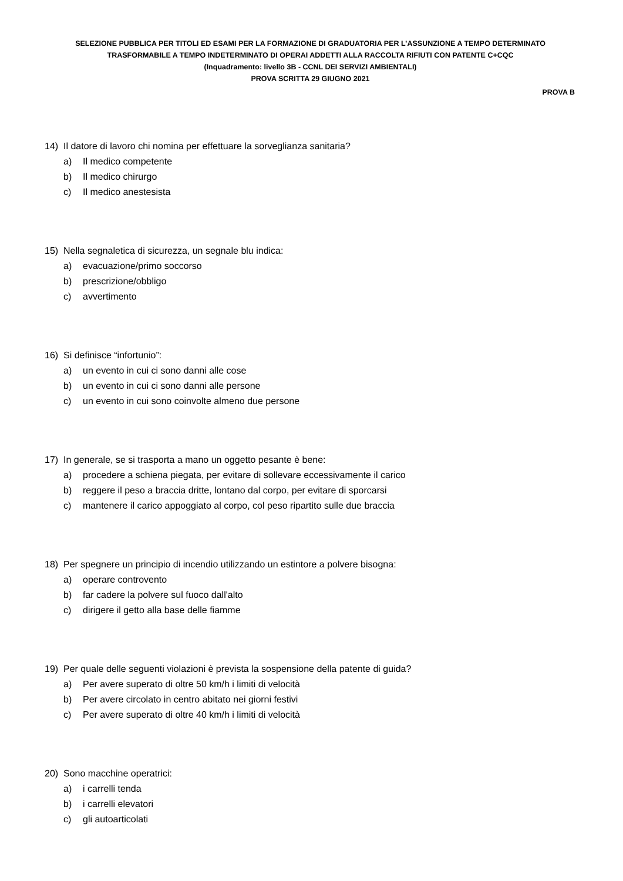SELEZIONE PUBBLICA PER TITOLI ED ESAMI PER LA FORMAZIONE DI GRADUATORIA PER L’ASSUNZIONE A TEMPO DETERMINATO
TRASFORMABILE A TEMPO INDETERMINATO DI OPERAI ADDETTI ALLA RACCOLTA RIFIUTI CON PATENTE C+CQC
(Inquadramento: livello 3B - CCNL DEI SERVIZI AMBIENTALI)
PROVA SCRITTA 29 GIUGNO 2021
PROVA B
14) Il datore di lavoro chi nomina per effettuare la sorveglianza sanitaria?
a) Il medico competente
b) Il medico chirurgo
c) Il medico anestesista
15) Nella segnaletica di sicurezza, un segnale blu indica:
a) evacuazione/primo soccorso
b) prescrizione/obbligo
c) avvertimento
16) Si definisce “infortunio”:
a) un evento in cui ci sono danni alle cose
b) un evento in cui ci sono danni alle persone
c) un evento in cui sono coinvolte almeno due persone
17) In generale, se si trasporta a mano un oggetto pesante è bene:
a) procedere a schiena piegata, per evitare di sollevare eccessivamente il carico
b) reggere il peso a braccia dritte, lontano dal corpo, per evitare di sporcarsi
c) mantenere il carico appoggiato al corpo, col peso ripartito sulle due braccia
18) Per spegnere un principio di incendio utilizzando un estintore a polvere bisogna:
a) operare controvento
b) far cadere la polvere sul fuoco dall'alto
c) dirigere il getto alla base delle fiamme
19) Per quale delle seguenti violazioni è prevista la sospensione della patente di guida?
a) Per avere superato di oltre 50 km/h i limiti di velocità
b) Per avere circolato in centro abitato nei giorni festivi
c) Per avere superato di oltre 40 km/h i limiti di velocità
20) Sono macchine operatrici:
a) i carrelli tenda
b) i carrelli elevatori
c) gli autoarticolati